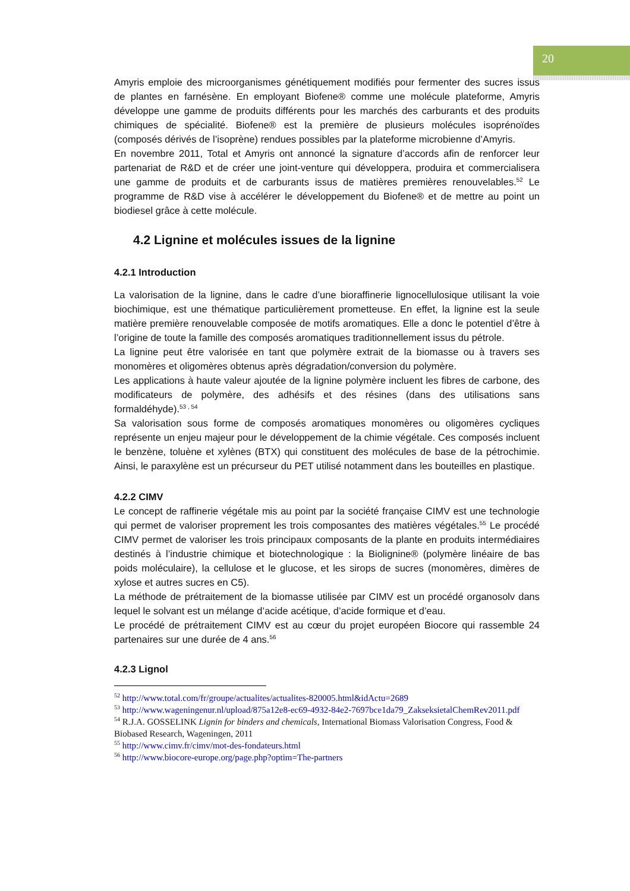20
Amyris emploie des microorganismes génétiquement modifiés pour fermenter des sucres issus de plantes en farnésène. En employant Biofene® comme une molécule plateforme, Amyris développe une gamme de produits différents pour les marchés des carburants et des produits chimiques de spécialité. Biofene® est la première de plusieurs molécules isoprénoïdes (composés dérivés de l’isoprène) rendues possibles par la plateforme microbienne d’Amyris.
En novembre 2011, Total et Amyris ont annoncé la signature d’accords afin de renforcer leur partenariat de R&D et de créer une joint-venture qui développera, produira et commercialisera une gamme de produits et de carburants issus de matières premières renouvelables.<sup>52</sup> Le programme de R&D vise à accélérer le développement du Biofene® et de mettre au point un biodiesel grâce à cette molécule.
4.2 Lignine et molécules issues de la lignine
4.2.1 Introduction
La valorisation de la lignine, dans le cadre d’une bioraffinerie lignocellulosique utilisant la voie biochimique, est une thématique particulièrement prometteuse. En effet, la lignine est la seule matière première renouvelable composée de motifs aromatiques. Elle a donc le potentiel d’être à l’origine de toute la famille des composés aromatiques traditionnellement issus du pétrole.
La lignine peut être valorisée en tant que polymère extrait de la biomasse ou à travers ses monomères et oligomères obtenus après dégradation/conversion du polymère.
Les applications à haute valeur ajoutée de la lignine polymère incluent les fibres de carbone, des modificateurs de polymère, des adhésifs et des résines (dans des utilisations sans formaldéhyde).<sup>53 , 54</sup>
Sa valorisation sous forme de composés aromatiques monomères ou oligomères cycliques représente un enjeu majeur pour le développement de la chimie végétale. Ces composés incluent le benzène, toluène et xylènes (BTX) qui constituent des molécules de base de la pétrochimie. Ainsi, le paraxylène est un précurseur du PET utilisé notamment dans les bouteilles en plastique.
4.2.2 CIMV
Le concept de raffinerie végétale mis au point par la société française CIMV est une technologie qui permet de valoriser proprement les trois composantes des matières végétales.<sup>55</sup> Le procédé CIMV permet de valoriser les trois principaux composants de la plante en produits intermédiaires destinés à l’industrie chimique et biotechnologique : la Biolignine® (polymère linéaire de bas poids moléculaire), la cellulose et le glucose, et les sirops de sucres (monomères, dimères de xylose et autres sucres en C5).
La méthode de prétraitement de la biomasse utilisée par CIMV est un procédé organosolv dans lequel le solvant est un mélange d’acide acétique, d’acide formique et d’eau.
Le procédé de prétraitement CIMV est au cœur du projet européen Biocore qui rassemble 24 partenaires sur une durée de 4 ans.<sup>56</sup>
4.2.3 Lignol
<sup>52</sup> http://www.total.com/fr/groupe/actualites/actualites-820005.html&idActu=2689
<sup>53</sup> http://www.wageningenur.nl/upload/875a12e8-ec69-4932-84e2-7697bce1da79_ZakseksietalChemRev2011.pdf
<sup>54</sup> R.J.A. GOSSELINK Lignin for binders and chemicals, International Biomass Valorisation Congress, Food & Biobased Research, Wageningen, 2011
<sup>55</sup> http://www.cimv.fr/cimv/mot-des-fondateurs.html
<sup>56</sup> http://www.biocore-europe.org/page.php?optim=The-partners